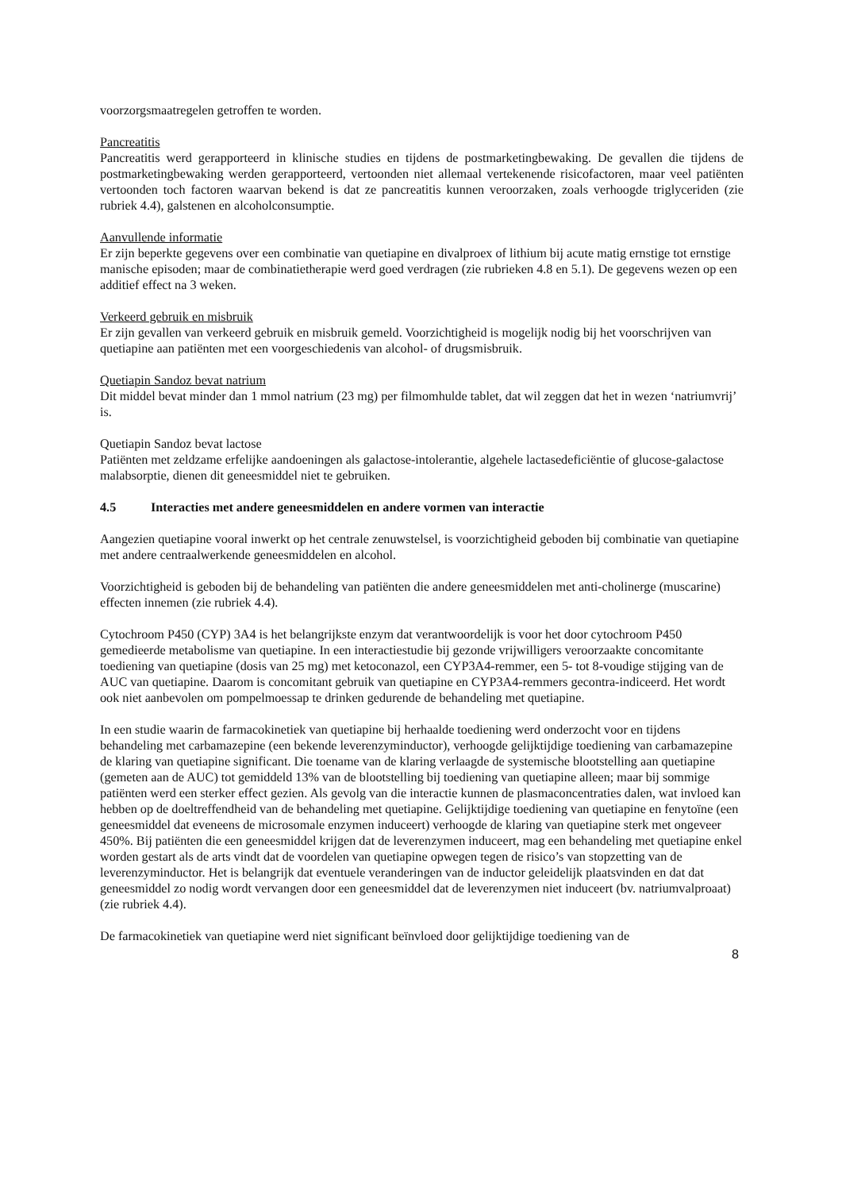voorzorgsmaatregelen getroffen te worden.
Pancreatitis
Pancreatitis werd gerapporteerd in klinische studies en tijdens de postmarketingbewaking. De gevallen die tijdens de postmarketingbewaking werden gerapporteerd, vertoonden niet allemaal vertekenende risicofactoren, maar veel patiënten vertoonden toch factoren waarvan bekend is dat ze pancreatitis kunnen veroorzaken, zoals verhoogde triglyceriden (zie rubriek 4.4), galstenen en alcoholconsumptie.
Aanvullende informatie
Er zijn beperkte gegevens over een combinatie van quetiapine en divalproex of lithium bij acute matig ernstige tot ernstige manische episoden; maar de combinatietherapie werd goed verdragen (zie rubrieken 4.8 en 5.1). De gegevens wezen op een additief effect na 3 weken.
Verkeerd gebruik en misbruik
Er zijn gevallen van verkeerd gebruik en misbruik gemeld. Voorzichtigheid is mogelijk nodig bij het voorschrijven van quetiapine aan patiënten met een voorgeschiedenis van alcohol- of drugsmisbruik.
Quetiapin Sandoz bevat natrium
Dit middel bevat minder dan 1 mmol natrium (23 mg) per filmomhulde tablet, dat wil zeggen dat het in wezen ‘natriumvrij’ is.
Quetiapin Sandoz bevat lactose
Patiënten met zeldzame erfelijke aandoeningen als galactose-intolerantie, algehele lactasedeficiëntie of glucose-galactose malabsorptie, dienen dit geneesmiddel niet te gebruiken.
4.5 Interacties met andere geneesmiddelen en andere vormen van interactie
Aangezien quetiapine vooral inwerkt op het centrale zenuwstelsel, is voorzichtigheid geboden bij combinatie van quetiapine met andere centraalwerkende geneesmiddelen en alcohol.
Voorzichtigheid is geboden bij de behandeling van patiënten die andere geneesmiddelen met anti-cholinerge (muscarine) effecten innemen (zie rubriek 4.4).
Cytochroom P450 (CYP) 3A4 is het belangrijkste enzym dat verantwoordelijk is voor het door cytochroom P450 gemedieerde metabolisme van quetiapine. In een interactiestudie bij gezonde vrijwilligers veroorzaakte concomitante toediening van quetiapine (dosis van 25 mg) met ketoconazol, een CYP3A4-remmer, een 5- tot 8-voudige stijging van de AUC van quetiapine. Daarom is concomitant gebruik van quetiapine en CYP3A4-remmers gecontra-indiceerd. Het wordt ook niet aanbevolen om pompelmoessap te drinken gedurende de behandeling met quetiapine.
In een studie waarin de farmacokinetiek van quetiapine bij herhaalde toediening werd onderzocht voor en tijdens behandeling met carbamazepine (een bekende leverenzyminductor), verhoogde gelijktijdige toediening van carbamazepine de klaring van quetiapine significant. Die toename van de klaring verlaagde de systemische blootstelling aan quetiapine (gemeten aan de AUC) tot gemiddeld 13% van de blootstelling bij toediening van quetiapine alleen; maar bij sommige patiënten werd een sterker effect gezien. Als gevolg van die interactie kunnen de plasmaconcentraties dalen, wat invloed kan hebben op de doeltreffendheid van de behandeling met quetiapine. Gelijktijdige toediening van quetiapine en fenytoïne (een geneesmiddel dat eveneens de microsomale enzymen induceert) verhoogde de klaring van quetiapine sterk met ongeveer 450%. Bij patiënten die een geneesmiddel krijgen dat de leverenzymen induceert, mag een behandeling met quetiapine enkel worden gestart als de arts vindt dat de voordelen van quetiapine opwegen tegen de risico’s van stopzetting van de leverenzyminductor. Het is belangrijk dat eventuele veranderingen van de inductor geleidelijk plaatsvinden en dat dat geneesmiddel zo nodig wordt vervangen door een geneesmiddel dat de leverenzymen niet induceert (bv. natriumvalproaat) (zie rubriek 4.4).
De farmacokinetiek van quetiapine werd niet significant beïnvloed door gelijktijdige toediening van de
8